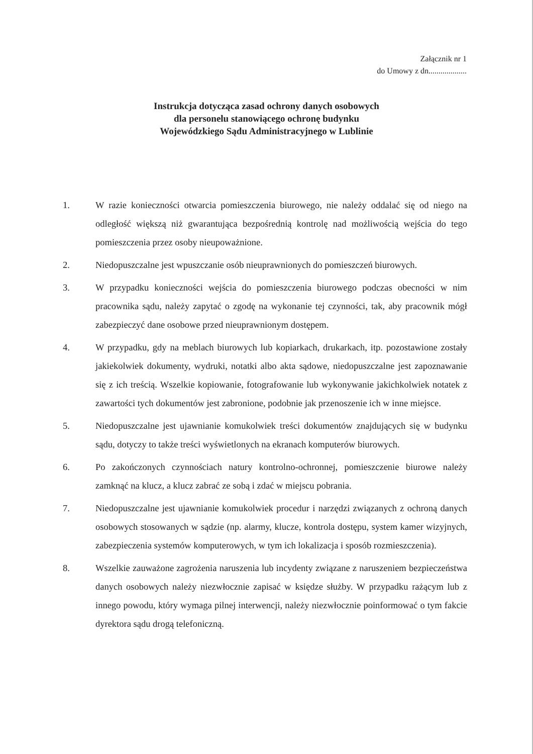Załącznik nr 1
do Umowy z dn...................
Instrukcja dotycząca zasad ochrony danych osobowych
dla personelu stanowiącego ochronę budynku
Wojewódzkiego Sądu Administracyjnego w Lublinie
1. W razie konieczności otwarcia pomieszczenia biurowego, nie należy oddalać się od niego na odległość większą niż gwarantująca bezpośrednią kontrolę nad możliwością wejścia do tego pomieszczenia przez osoby nieupoważnione.
2. Niedopuszczalne jest wpuszczanie osób nieuprawnionych do pomieszczeń biurowych.
3. W przypadku konieczności wejścia do pomieszczenia biurowego podczas obecności w nim pracownika sądu, należy zapytać o zgodę na wykonanie tej czynności, tak, aby pracownik mógł zabezpieczyć dane osobowe przed nieuprawnionym dostępem.
4. W przypadku, gdy na meblach biurowych lub kopiarkach, drukarkach, itp. pozostawione zostały jakiekolwiek dokumenty, wydruki, notatki albo akta sądowe, niedopuszczalne jest zapoznawanie się z ich treścią. Wszelkie kopiowanie, fotografowanie lub wykonywanie jakichkolwiek notatek z zawartości tych dokumentów jest zabronione, podobnie jak przenoszenie ich w inne miejsce.
5. Niedopuszczalne jest ujawnianie komukolwiek treści dokumentów znajdujących się w budynku sądu, dotyczy to także treści wyświetlonych na ekranach komputerów biurowych.
6. Po zakończonych czynnościach natury kontrolno-ochronnej, pomieszczenie biurowe należy zamknąć na klucz, a klucz zabrać ze sobą i zdać w miejscu pobrania.
7. Niedopuszczalne jest ujawnianie komukolwiek procedur i narzędzi związanych z ochroną danych osobowych stosowanych w sądzie (np. alarmy, klucze, kontrola dostępu, system kamer wizyjnych, zabezpieczenia systemów komputerowych, w tym ich lokalizacja i sposób rozmieszczenia).
8. Wszelkie zauważone zagrożenia naruszenia lub incydenty związane z naruszeniem bezpieczeństwa danych osobowych należy niezwłocznie zapisać w księdze służby. W przypadku rażącym lub z innego powodu, który wymaga pilnej interwencji, należy niezwłocznie poinformować o tym fakcie dyrektora sądu drogą telefoniczną.